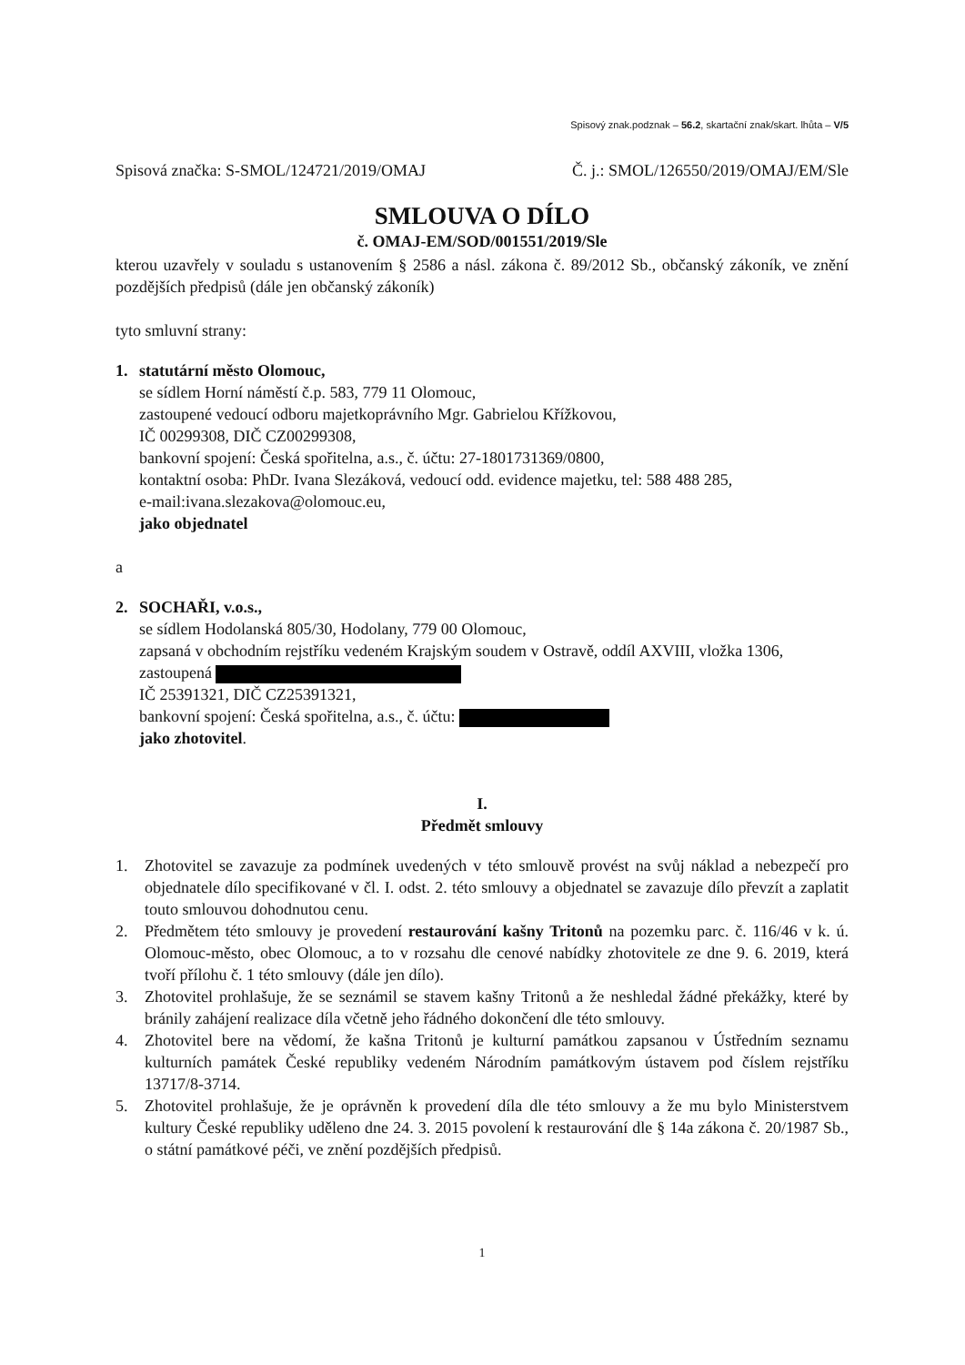Spisový znak.podznak – 56.2, skartační znak/skart. lhůta – V/5
Spisová značka: S-SMOL/124721/2019/OMAJ Č. j.: SMOL/126550/2019/OMAJ/EM/Sle
SMLOUVA O DÍLO
č. OMAJ-EM/SOD/001551/2019/Sle
kterou uzavřely v souladu s ustanovením § 2586 a násl. zákona č. 89/2012 Sb., občanský zákoník, ve znění pozdějších předpisů (dále jen občanský zákoník)
tyto smluvní strany:
1. statutární město Olomouc,
se sídlem Horní náměstí č.p. 583, 779 11 Olomouc,
zastoupené vedoucí odboru majetkoprávního Mgr. Gabrielou Křížkovou,
IČ 00299308, DIČ CZ00299308,
bankovní spojení: Česká spořitelna, a.s., č. účtu: 27-1801731369/0800,
kontaktní osoba: PhDr. Ivana Slezáková, vedoucí odd. evidence majetku, tel: 588 488 285,
e-mail:ivana.slezakova@olomouc.eu,
jako objednatel
a
2. SOCHAŘI, v.o.s.,
se sídlem Hodolanská 805/30, Hodolany, 779 00 Olomouc,
zapsaná v obchodním rejstříku vedeném Krajským soudem v Ostravě, oddíl AXVIII, vložka 1306,
zastoupená
IČ 25391321, DIČ CZ25391321,
bankovní spojení: Česká spořitelna, a.s., č. účtu:
jako zhotovitel.
I.
Předmět smlouvy
1. Zhotovitel se zavazuje za podmínek uvedených v této smlouvě provést na svůj náklad a nebezpečí pro objednatele dílo specifikované v čl. I. odst. 2. této smlouvy a objednatel se zavazuje dílo převzít a zaplatit touto smlouvou dohodnutou cenu.
2. Předmětem této smlouvy je provedení restaurování kašny Tritonů na pozemku parc. č. 116/46 v k. ú. Olomouc-město, obec Olomouc, a to v rozsahu dle cenové nabídky zhotovitele ze dne 9. 6. 2019, která tvoří přílohu č. 1 této smlouvy (dále jen dílo).
3. Zhotovitel prohlašuje, že se seznámil se stavem kašny Tritonů a že neshledal žádné překážky, které by bránily zahájení realizace díla včetně jeho řádného dokončení dle této smlouvy.
4. Zhotovitel bere na vědomí, že kašna Tritonů je kulturní památkou zapsanou v Ústředním seznamu kulturních památek České republiky vedeném Národním památkovým ústavem pod číslem rejstříku 13717/8-3714.
5. Zhotovitel prohlašuje, že je oprávněn k provedení díla dle této smlouvy a že mu bylo Ministerstvem kultury České republiky uděleno dne 24. 3. 2015 povolení k restaurování dle § 14a zákona č. 20/1987 Sb., o státní památkové péči, ve znění pozdějších předpisů.
1